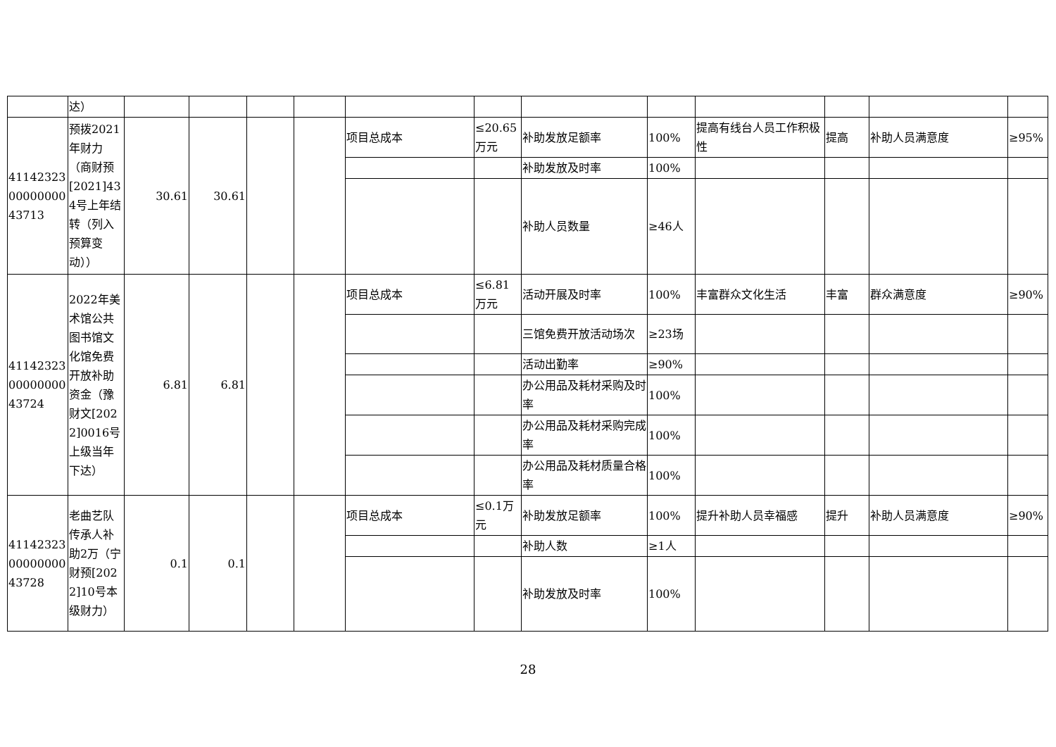| | 达） | | | | | | | | | | | | |
| 411423230000000043713 | 预拨2021年财力（商财预[2021]434号上年结转（列入预算变动）） | 30.61 | 30.61 | | | 项目总成本 | ≤20.65万元 | 补助发放足额率 | 100% | 提高有线台人员工作积极性 | 提高 | 补助人员满意度 | ≥95% |
| | | | | | | | | 补助发放及时率 | 100% | | | | |
| | | | | | | | | 补助人员数量 | ≥46人 | | | | |
| 411423230000000043724 | 2022年美术馆公共图书馆文化馆免费开放补助资金（豫财文[2022]0016号上级当年下达） | 6.81 | 6.81 | | | 项目总成本 | ≤6.81万元 | 活动开展及时率 | 100% | 丰富群众文化生活 | 丰富 | 群众满意度 | ≥90% |
| | | | | | | | | 三馆免费开放活动场次 | ≥23场 | | | | |
| | | | | | | | | 活动出勤率 | ≥90% | | | | |
| | | | | | | | | 办公用品及耗材采购及时率 | 100% | | | | |
| | | | | | | | | 办公用品及耗材采购完成率 | 100% | | | | |
| | | | | | | | | 办公用品及耗材质量合格率 | 100% | | | | |
| 411423230000000043728 | 老曲艺队传承人补助2万（宁财预[2022]10号本级财力） | 0.1 | 0.1 | | | 项目总成本 | ≤0.1万元 | 补助发放足额率 | 100% | 提升补助人员幸福感 | 提升 | 补助人员满意度 | ≥90% |
| | | | | | | | | 补助人数 | ≥1人 | | | | |
| | | | | | | | | 补助发放及时率 | 100% | | | | |
28